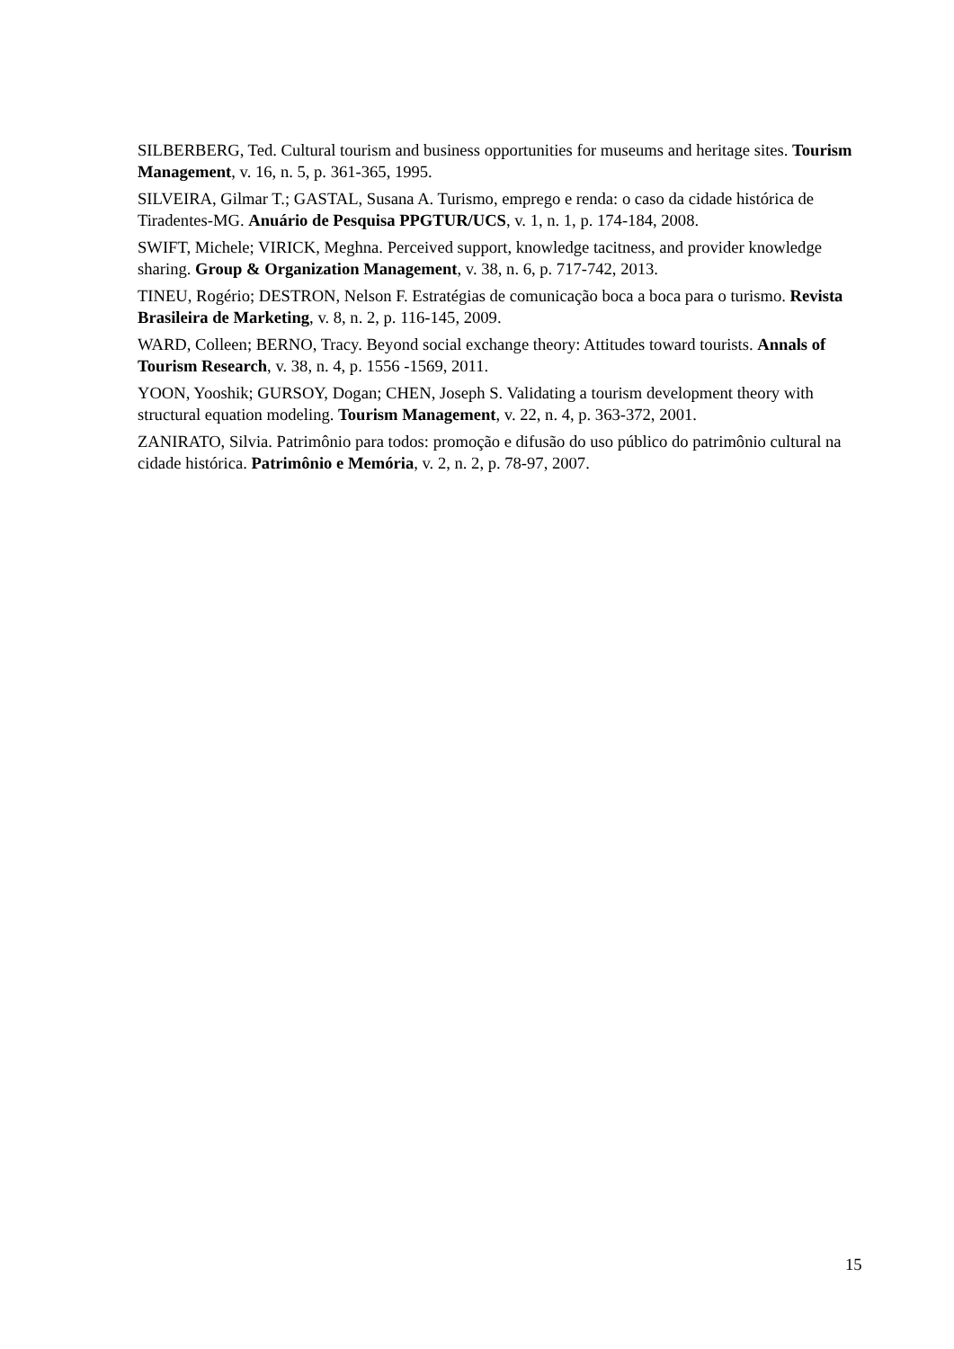SILBERBERG, Ted. Cultural tourism and business opportunities for museums and heritage sites. Tourism Management, v. 16, n. 5, p. 361-365, 1995.
SILVEIRA, Gilmar T.; GASTAL, Susana A. Turismo, emprego e renda: o caso da cidade histórica de Tiradentes-MG. Anuário de Pesquisa PPGTUR/UCS, v. 1, n. 1, p. 174-184, 2008.
SWIFT, Michele; VIRICK, Meghna. Perceived support, knowledge tacitness, and provider knowledge sharing. Group & Organization Management, v. 38, n. 6, p. 717-742, 2013.
TINEU, Rogério; DESTRON, Nelson F. Estratégias de comunicação boca a boca para o turismo. Revista Brasileira de Marketing, v. 8, n. 2, p. 116-145, 2009.
WARD, Colleen; BERNO, Tracy. Beyond social exchange theory: Attitudes toward tourists. Annals of Tourism Research, v. 38, n. 4, p. 1556 -1569, 2011.
YOON, Yooshik; GURSOY, Dogan; CHEN, Joseph S. Validating a tourism development theory with structural equation modeling. Tourism Management, v. 22, n. 4, p. 363-372, 2001.
ZANIRATO, Silvia. Patrimônio para todos: promoção e difusão do uso público do patrimônio cultural na cidade histórica. Patrimônio e Memória, v. 2, n. 2, p. 78-97, 2007.
15